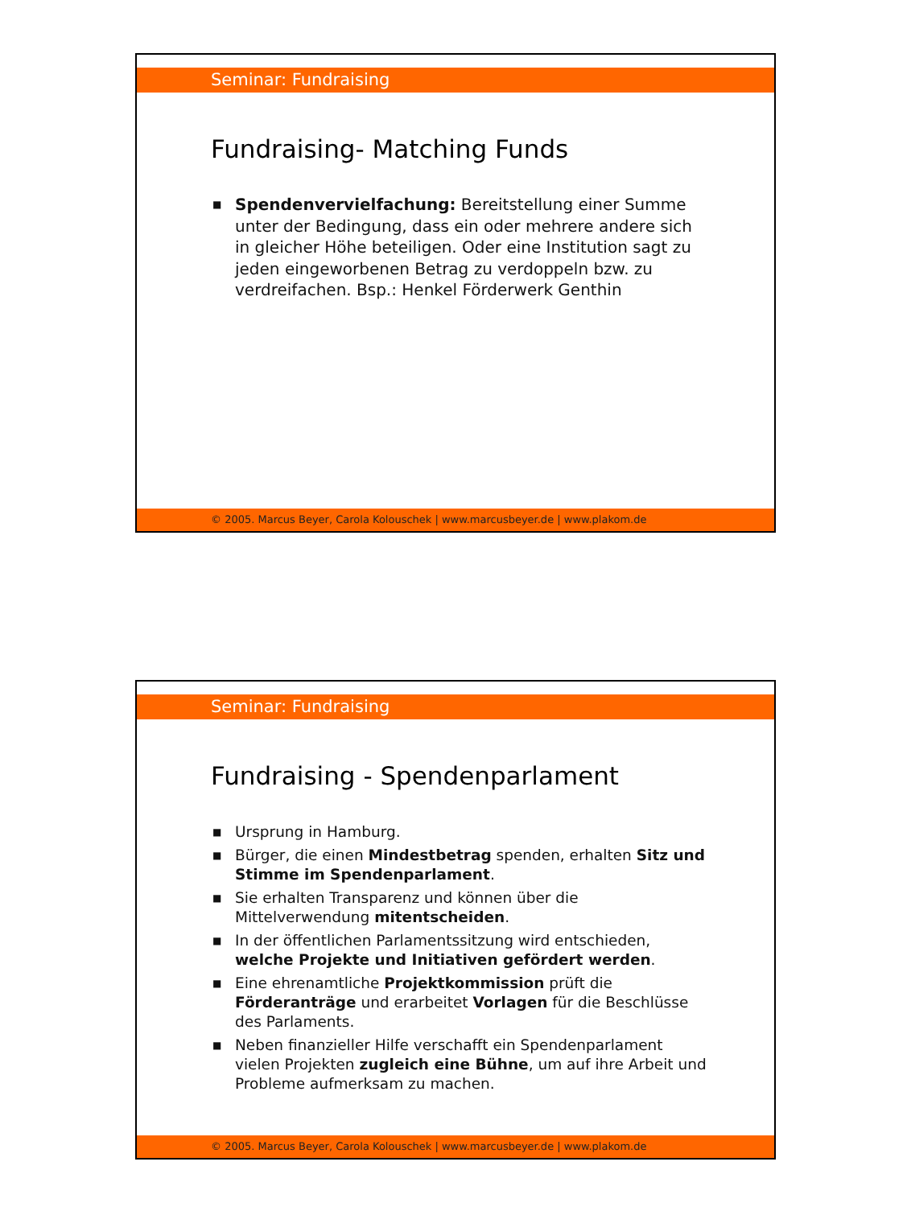Seminar: Fundraising
Fundraising- Matching Funds
■ Spendenvervielfachung: Bereitstellung einer Summe unter der Bedingung, dass ein oder mehrere andere sich in gleicher Höhe beteiligen. Oder eine Institution sagt zu jeden eingeworbenen Betrag zu verdoppeln bzw. zu verdreifachen. Bsp.: Henkel Förderwerk Genthin
© 2005. Marcus Beyer, Carola Kolouschek | www.marcusbeyer.de | www.plakom.de
Seminar: Fundraising
Fundraising - Spendenparlament
■ Ursprung in Hamburg.
■ Bürger, die einen Mindestbetrag spenden, erhalten Sitz und Stimme im Spendenparlament.
■ Sie erhalten Transparenz und können über die Mittelverwendung mitentscheiden.
■ In der öffentlichen Parlamentssitzung wird entschieden, welche Projekte und Initiativen gefördert werden.
■ Eine ehrenamtliche Projektkommission prüft die Förderanträge und erarbeitet Vorlagen für die Beschlüsse des Parlaments.
■ Neben finanzieller Hilfe verschafft ein Spendenparlament vielen Projekten zugleich eine Bühne, um auf ihre Arbeit und Probleme aufmerksam zu machen.
© 2005. Marcus Beyer, Carola Kolouschek | www.marcusbeyer.de | www.plakom.de